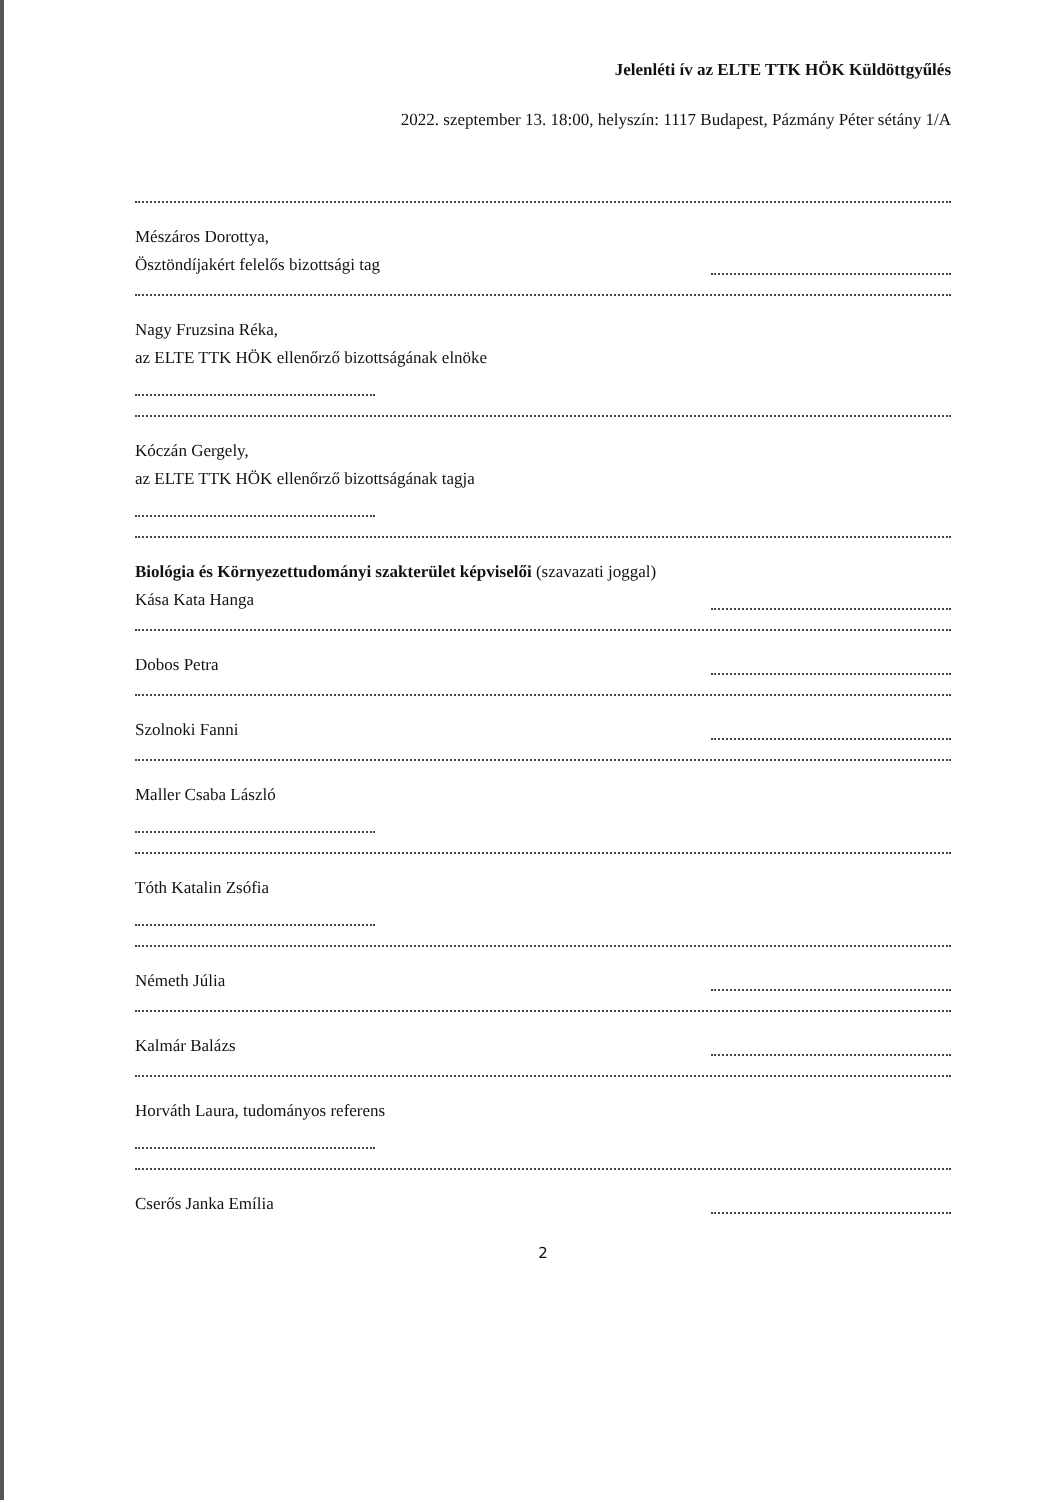Jelenléti ív az ELTE TTK HÖK Küldöttgyűlés
2022. szeptember 13. 18:00, helyszín: 1117 Budapest, Pázmány Péter sétány 1/A
Mészáros Dorottya,
Ösztöndíjakért felelős bizottsági tag
Nagy Fruzsina Réka,
az ELTE TTK HÖK ellenőrző bizottságának elnöke
Kóczán Gergely,
az ELTE TTK HÖK ellenőrző bizottságának tagja
Biológia és Környezettudományi szakterület képviselői (szavazati joggal)
Kása Kata Hanga
Dobos Petra
Szolnoki Fanni
Maller Csaba László
Tóth Katalin Zsófia
Németh Júlia
Kalmár Balázs
Horváth Laura, tudományos referens
Cserős Janka Emília
2